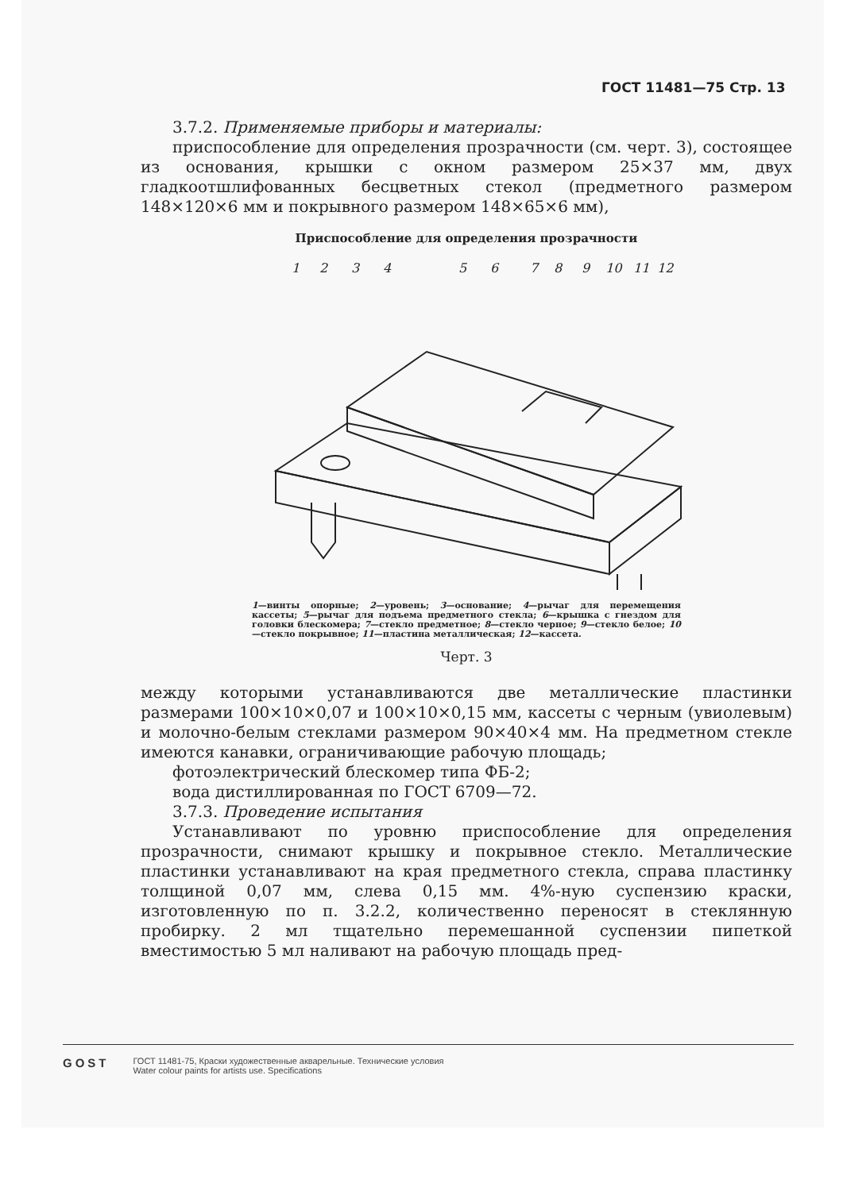ГОСТ 11481—75 Стр. 13
3.7.2. Применяемые приборы и материалы:
приспособление для определения прозрачности (см. черт. 3), состоящее из основания, крышки с окном размером 25×37 мм, двух гладкоотшлифованных бесцветных стекол (предметного размером 148×120×6 мм и покрывного размером 148×65×6 мм),
Приспособление для определения прозрачности
1
2
3
4
5
6
7
8
9
10
11
12
1—винты опорные; 2—уровень; 3—основание; 4—рычаг для перемещения кассеты; 5—рычаг для подъема предметного стекла; 6—крышка с гнездом для головки блескомера; 7—стекло предметное; 8—стекло черное; 9—стекло белое; 10—стекло покрывное; 11—пластина металлическая; 12—кассета.
Черт. 3
между которыми устанавливаются две металлические пластинки размерами 100×10×0,07 и 100×10×0,15 мм, кассеты с черным (увиолевым) и молочно-белым стеклами размером 90×40×4 мм. На предметном стекле имеются канавки, ограничивающие рабочую площадь;
фотоэлектрический блескомер типа ФБ-2;
вода дистиллированная по ГОСТ 6709—72.
3.7.3. Проведение испытания
Устанавливают по уровню приспособление для определения прозрачности, снимают крышку и покрывное стекло. Металлические пластинки устанавливают на края предметного стекла, справа пластинку толщиной 0,07 мм, слева 0,15 мм. 4%-ную суспензию краски, изготовленную по п. 3.2.2, количественно переносят в стеклянную пробирку. 2 мл тщательно перемешанной суспензии пипеткой вместимостью 5 мл наливают на рабочую площадь пред-
GOST
ГОСТ 11481-75, Краски художественные акварельные. Технические условия
Water colour paints for artists use. Specifications